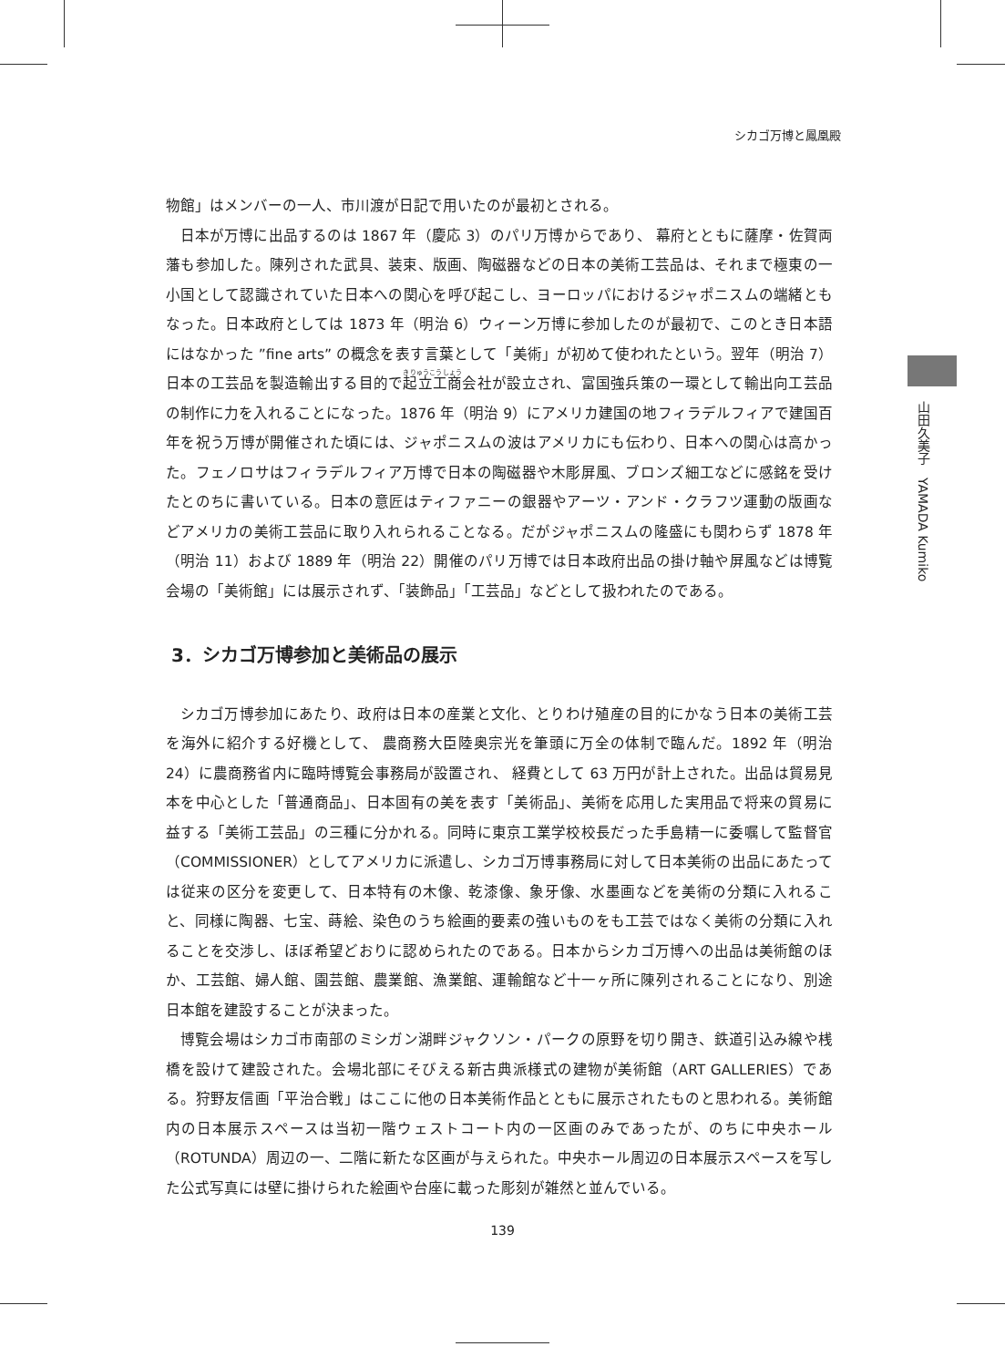シカゴ万博と鳳凰殿
山田久美子　YAMADA Kumiko
物館」はメンバーの一人、市川渡が日記で用いたのが最初とされる。
日本が万博に出品するのは 1867 年（慶応 3）のパリ万博からであり、 幕府とともに薩摩・佐賀両藩も参加した。陳列された武具、装束、版画、陶磁器などの日本の美術工芸品は、それまで極東の一小国として認識されていた日本への関心を呼び起こし、ヨーロッパにおけるジャポニスムの端緒ともなった。日本政府としては 1873 年（明治 6）ウィーン万博に参加したのが最初で、このとき日本語にはなかった ”fine arts” の概念を表す言葉として「美術」が初めて使われたという。翌年（明治 7）日本の工芸品を製造輸出する目的で起立工商会社が設立され、富国強兵策の一環として輸出向工芸品の制作に力を入れることになった。1876 年（明治 9）にアメリカ建国の地フィラデルフィアで建国百年を祝う万博が開催された頃には、ジャポニスムの波はアメリカにも伝わり、日本への関心は高かった。フェノロサはフィラデルフィア万博で日本の陶磁器や木彫屏風、ブロンズ細工などに感銘を受けたとのちに書いている。日本の意匠はティファニーの銀器やアーツ・アンド・クラフツ運動の版画などアメリカの美術工芸品に取り入れられることなる。だがジャポニスムの隆盛にも関わらず 1878 年（明治 11）および 1889 年（明治 22）開催のパリ万博では日本政府出品の掛け軸や屏風などは博覧会場の「美術館」には展示されず、「装飾品」「工芸品」などとして扱われたのである。
3．シカゴ万博参加と美術品の展示
シカゴ万博参加にあたり、政府は日本の産業と文化、とりわけ殖産の目的にかなう日本の美術工芸を海外に紹介する好機として、 農商務大臣陸奥宗光を筆頭に万全の体制で臨んだ。1892 年（明治 24）に農商務省内に臨時博覧会事務局が設置され、 経費として 63 万円が計上された。出品は貿易見本を中心とした「普通商品」、日本固有の美を表す「美術品」、美術を応用した実用品で将来の貿易に益する「美術工芸品」の三種に分かれる。同時に東京工業学校校長だった手島精一に委嘱して監督官（COMMISSIONER）としてアメリカに派遣し、シカゴ万博事務局に対して日本美術の出品にあたっては従来の区分を変更して、日本特有の木像、乾漆像、象牙像、水墨画などを美術の分類に入れること、同様に陶器、七宝、蒔絵、染色のうち絵画的要素の強いものをも工芸ではなく美術の分類に入れることを交渉し、ほぼ希望どおりに認められたのである。日本からシカゴ万博への出品は美術館のほか、工芸館、婦人館、園芸館、農業館、漁業館、運輸館など十一ヶ所に陳列されることになり、別途日本館を建設することが決まった。
博覧会場はシカゴ市南部のミシガン湖畔ジャクソン・パークの原野を切り開き、鉄道引込み線や桟橋を設けて建設された。会場北部にそびえる新古典派様式の建物が美術館（ART GALLERIES）である。狩野友信画「平治合戦」はここに他の日本美術作品とともに展示されたものと思われる。美術館内の日本展示スペースは当初一階ウェストコート内の一区画のみであったが、のちに中央ホール（ROTUNDA）周辺の一、二階に新たな区画が与えられた。中央ホール周辺の日本展示スペースを写した公式写真には壁に掛けられた絵画や台座に載った彫刻が雑然と並んでいる。
139